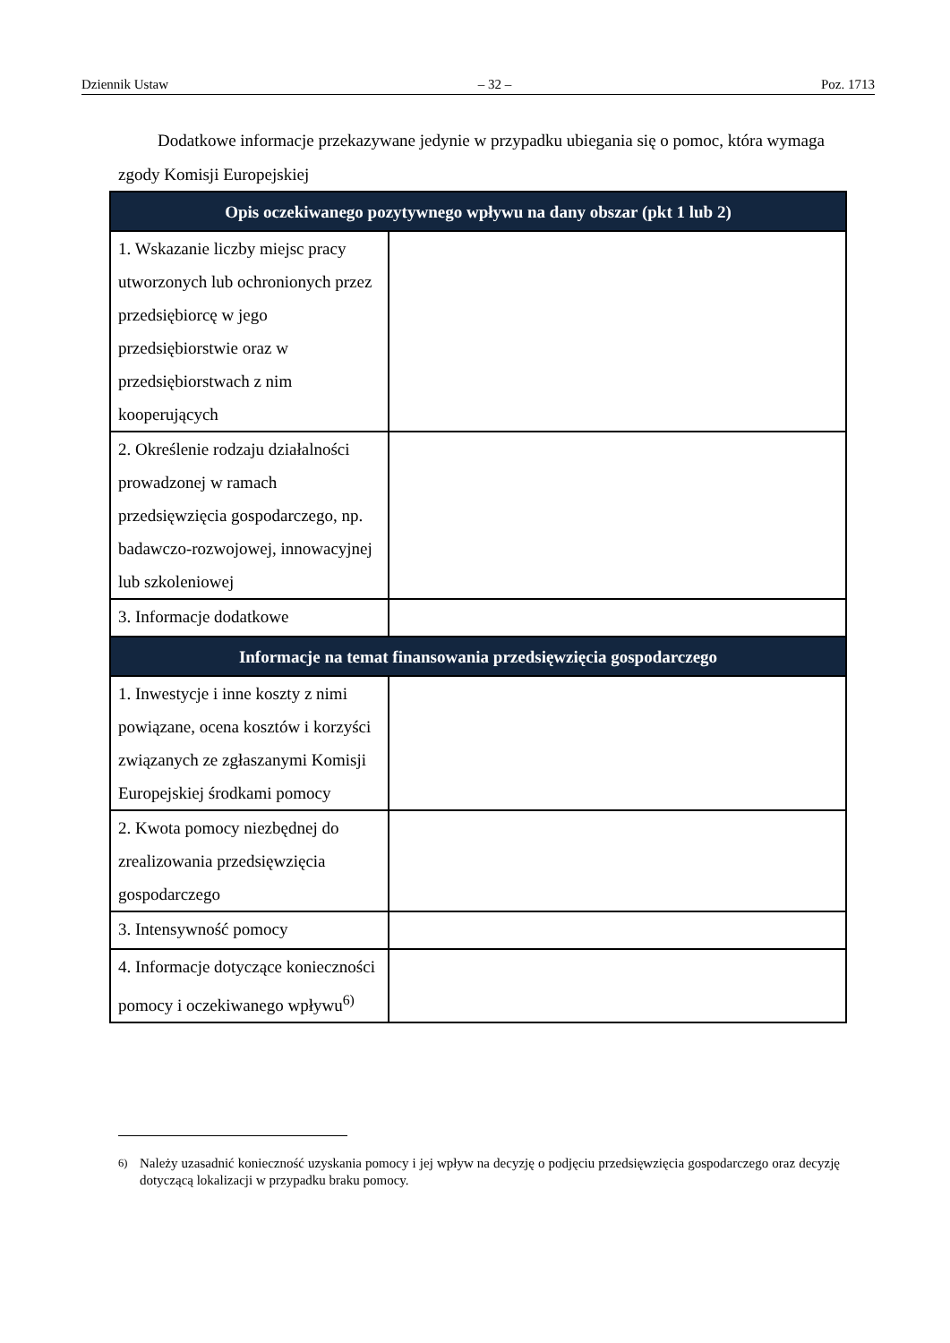Dziennik Ustaw – 32 – Poz. 1713
Dodatkowe informacje przekazywane jedynie w przypadku ubiegania się o pomoc, która wymaga zgody Komisji Europejskiej
| Opis oczekiwanego pozytywnego wpływu na dany obszar (pkt 1 lub 2) | |
| --- | --- |
| 1. Wskazanie liczby miejsc pracy utworzonych lub ochronionych przez przedsiębiorcę w jego przedsiębiorstwie oraz w przedsiębiorstwach z nim kooperujących | |
| 2. Określenie rodzaju działalności prowadzonej w ramach przedsięwzięcia gospodarczego, np. badawczo-rozwojowej, innowacyjnej lub szkoleniowej | |
| 3. Informacje dodatkowe | |
| Informacje na temat finansowania przedsięwzięcia gospodarczego | |
| 1. Inwestycje i inne koszty z nimi powiązane, ocena kosztów i korzyści związanych ze zgłaszanymi Komisji Europejskiej środkami pomocy | |
| 2. Kwota pomocy niezbędnej do zrealizowania przedsięwzięcia gospodarczego | |
| 3. Intensywność pomocy | |
| 4. Informacje dotyczące konieczności pomocy i oczekiwanego wpływu<sup>6)</sup> | |
<sup>6)</sup> Należy uzasadnić konieczność uzyskania pomocy i jej wpływ na decyzję o podjęciu przedsięwzięcia gospodarczego oraz decyzję dotyczącą lokalizacji w przypadku braku pomocy.